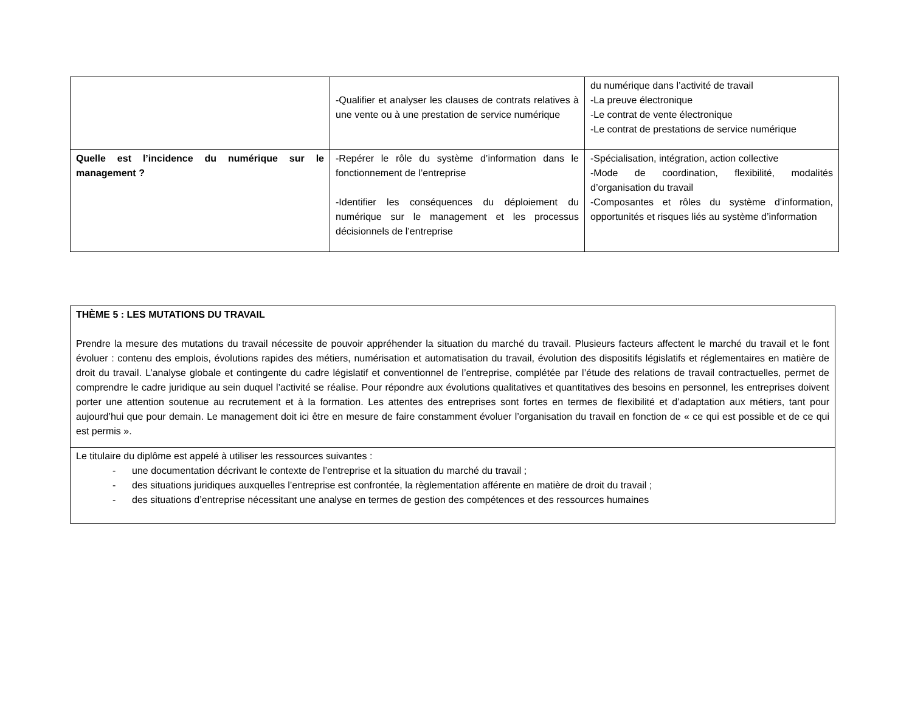| | -Qualifier et analyser les clauses de contrats relatives à une vente ou à une prestation de service numérique | du numérique dans l’activité de travail -La preuve électronique -Le contrat de vente électronique -Le contrat de prestations de service numérique |
| Quelle est l’incidence du numérique sur le management ? | -Repérer le rôle du système d’information dans le fonctionnement de l’entreprise -Identifier les conséquences du déploiement du numérique sur le management et les processus décisionnels de l’entreprise | -Spécialisation, intégration, action collective -Mode de coordination, flexibilité, modalités d’organisation du travail -Composantes et rôles du système d’information, opportunités et risques liés au système d’information |
| THÈME 5 : LES MUTATIONS DU TRAVAIL Prendre la mesure des mutations du travail nécessite de pouvoir appréhender la situation du marché du travail. Plusieurs facteurs affectent le marché du travail et le font évoluer : contenu des emplois, évolutions rapides des métiers, numérisation et automatisation du travail, évolution des dispositifs législatifs et réglementaires en matière de droit du travail. L’analyse globale et contingente du cadre législatif et conventionnel de l’entreprise, complétée par l’étude des relations de travail contractuelles, permet de comprendre le cadre juridique au sein duquel l’activité se réalise. Pour répondre aux évolutions qualitatives et quantitatives des besoins en personnel, les entreprises doivent porter une attention soutenue au recrutement et à la formation. Les attentes des entreprises sont fortes en termes de flexibilité et d’adaptation aux métiers, tant pour aujourd’hui que pour demain. Le management doit ici être en mesure de faire constamment évoluer l’organisation du travail en fonction de « ce qui est possible et de ce qui est permis ». |
| Le titulaire du diplôme est appelé à utiliser les ressources suivantes : - une documentation décrivant le contexte de l’entreprise et la situation du marché du travail ; - des situations juridiques auxquelles l’entreprise est confrontée, la règlementation afférente en matière de droit du travail ; - des situations d’entreprise nécessitant une analyse en termes de gestion des compétences et des ressources humaines |